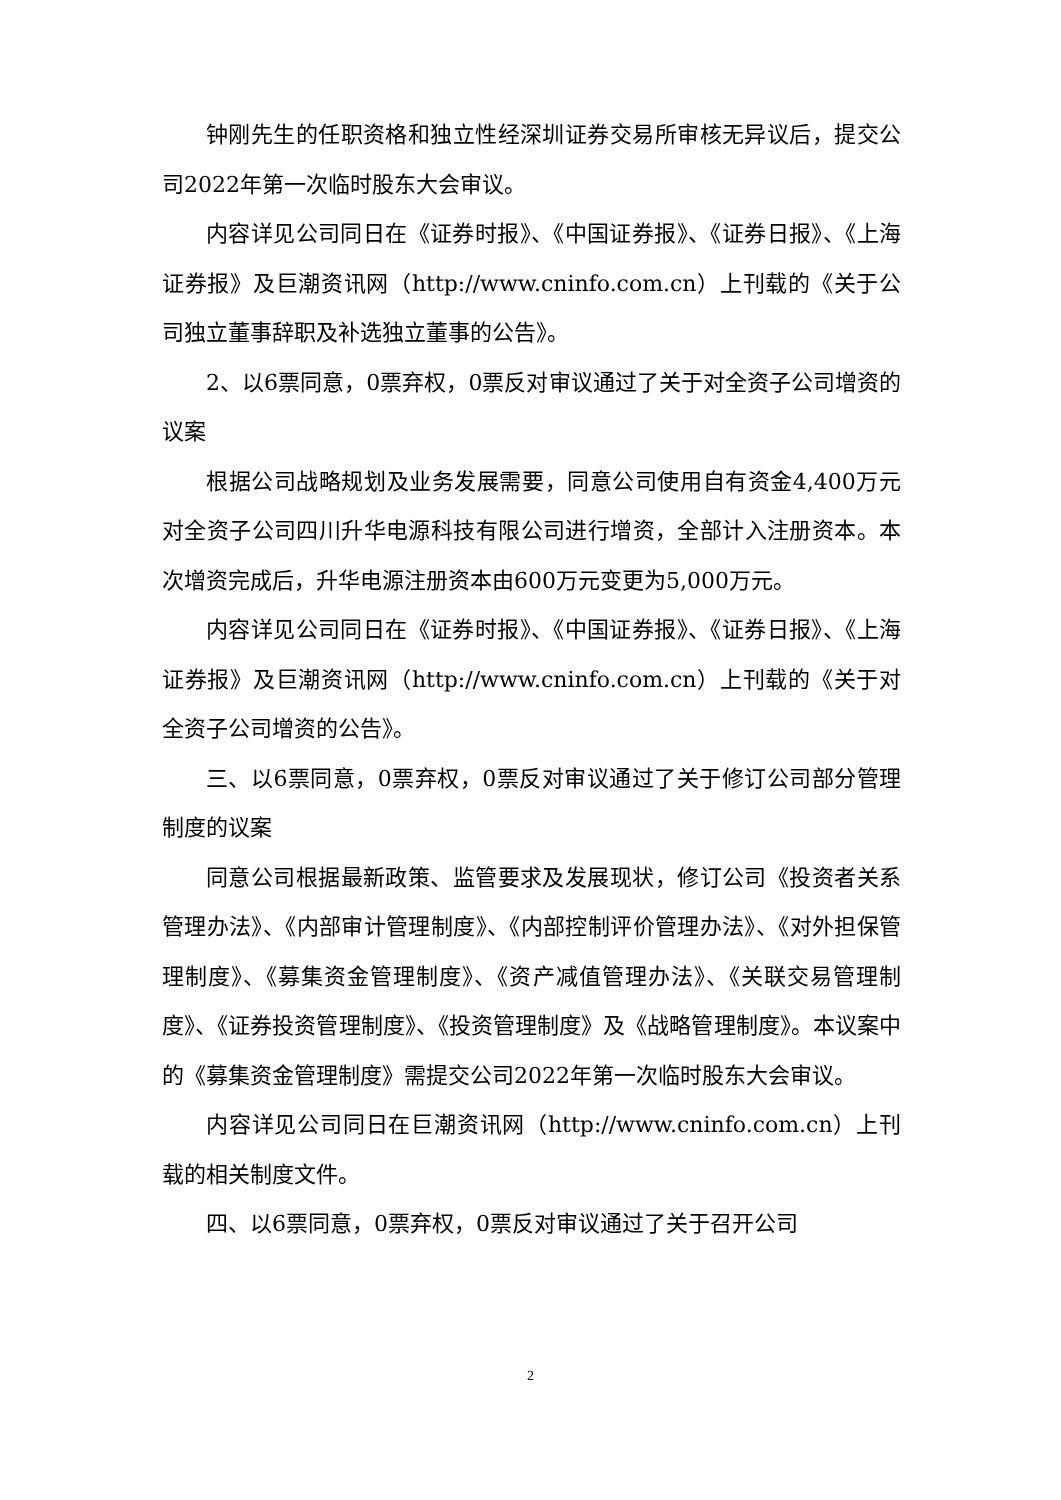钟刚先生的任职资格和独立性经深圳证券交易所审核无异议后，提交公司2022年第一次临时股东大会审议。
内容详见公司同日在《证券时报》、《中国证券报》、《证券日报》、《上海证券报》及巨潮资讯网（http://www.cninfo.com.cn）上刊载的《关于公司独立董事辞职及补选独立董事的公告》。
2、以6票同意，0票弃权，0票反对审议通过了关于对全资子公司增资的议案
根据公司战略规划及业务发展需要，同意公司使用自有资金4,400万元对全资子公司四川升华电源科技有限公司进行增资，全部计入注册资本。本次增资完成后，升华电源注册资本由600万元变更为5,000万元。
内容详见公司同日在《证券时报》、《中国证券报》、《证券日报》、《上海证券报》及巨潮资讯网（http://www.cninfo.com.cn）上刊载的《关于对全资子公司增资的公告》。
三、以6票同意，0票弃权，0票反对审议通过了关于修订公司部分管理制度的议案
同意公司根据最新政策、监管要求及发展现状，修订公司《投资者关系管理办法》、《内部审计管理制度》、《内部控制评价管理办法》、《对外担保管理制度》、《募集资金管理制度》、《资产减值管理办法》、《关联交易管理制度》、《证券投资管理制度》、《投资管理制度》及《战略管理制度》。本议案中的《募集资金管理制度》需提交公司2022年第一次临时股东大会审议。
内容详见公司同日在巨潮资讯网（http://www.cninfo.com.cn）上刊载的相关制度文件。
四、以6票同意，0票弃权，0票反对审议通过了关于召开公司
2